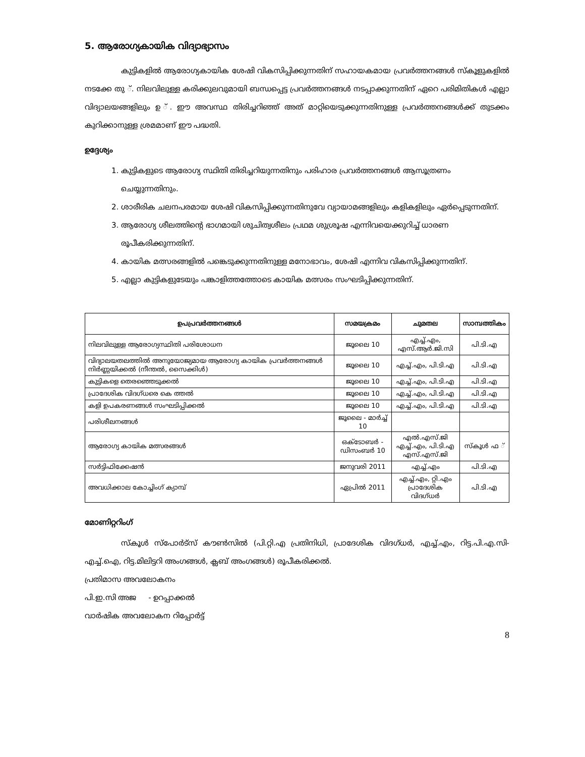5. ആരോഗ്യകായിക വിദ്യാഭ്യാസം
കുട്ടികളിൽ ആരോഗ്യകായിക ശേഷി വികസിപ്പിക്കുന്നതിന് സഹായകമായ പ്രവർത്തനങ്ങൾ സ്കൂളുകളിൽ നടക്കേ തു ്. നിലവിലുള്ള കരിക്കുലവുമായി ബന്ധപ്പെട്ട പ്രവർത്തനങ്ങൾ നടപ്പാക്കുന്നതിന് ഏറെ പരിമിതികൾ എല്ലാ വിദ്യാലയങ്ങളിലും ഉ ്. ഈ അവസ്ഥ തിരിച്ചറിഞ്ഞ് അത് മാറ്റിയെടുക്കുന്നതിനുള്ള പ്രവർത്തനങ്ങൾക്ക് തുടക്കം കുറിക്കാനുള്ള ശ്രമമാണ് ഈ പദ്ധതി.
ഉദ്ദേശ്യം
1. കുട്ടികളുടെ ആരോഗ്യ സ്ഥിതി തിരിച്ചറിയുന്നതിനും പരിഹാര പ്രവർത്തനങ്ങൾ ആസൂത്രണം ചെയ്യുന്നതിനും.
2. ശാരീരിക ചലനപരമായ ശേഷി വികസിപ്പിക്കുന്നതിനുവേ വ്യായാമങ്ങളിലും കളികളിലും ഏർപ്പെടുന്നതിന്.
3. ആരോഗ്യ ശീലത്തിന്റെ ഭാഗമായി ശുചിത്വശീലം പ്രഥമ ശുശ്രൂഷ എന്നിവയെക്കുറിച്ച് ധാരണ രൂപീകരിക്കുന്നതിന്.
4. കായിക മത്സരങ്ങളിൽ പങ്കെടുക്കുന്നതിനുള്ള മനോഭാവം, ശേഷി എന്നിവ വികസിപ്പിക്കുന്നതിന്.
5. എല്ലാ കുട്ടികളുടേയും പങ്കാളിത്തത്തോടെ കായിക മത്സരം സംഘടിപ്പിക്കുന്നതിന്.
| ഉപപ്രവർത്തനങ്ങൾ | സമയക്രമം | ചുമതല | സാമ്പത്തികം |
| --- | --- | --- | --- |
| നിലവിലുള്ള ആരോഗ്യസ്ഥിതി പരിശോധന | ജൂലൈ 10 | എച്ച്.എം, എസ്.ആർ.ജി.സി | പി.ടി.എ |
| വിദ്യാലയതലത്തിൽ അനുയോജ്യമായ ആരോഗ്യ കായിക പ്രവർത്തനങ്ങൾ നിർണ്ണയിക്കൽ (നീന്തൽ, സൈക്കിൾ) | ജൂലൈ 10 | എച്ച്.എം, പി.ടി.എ | പി.ടി.എ |
| കുട്ടികളെ തെരഞ്ഞെടുക്കൽ | ജൂലൈ 10 | എച്ച്.എം, പി.ടി.എ | പി.ടി.എ |
| പ്രാദേശിക വിദഗ്ധരെ കെ ത്തൽ | ജൂലൈ 10 | എച്ച്.എം, പി.ടി.എ | പി.ടി.എ |
| കളി ഉപകരണങ്ങൾ സംഘടിപ്പിക്കൽ | ജൂലൈ 10 | എച്ച്.എം, പി.ടി.എ | പി.ടി.എ |
| പരിശീലനങ്ങൾ | ജൂലൈ - മാർച്ച് 10 | | |
| ആരോഗ്യ കായിക മത്സരങ്ങൾ | ഒക്ടോബർ - ഡിസംബർ 10 | എൽ.എസ്.ജി എച്ച്.എം, പി.ടി.എ എസ്.എസ്.ജി | സ്കൂൾ ഫ ് |
| സർട്ടിഫിക്കേഷൻ | ജനുവരി 2011 | എച്ച്.എം | പി.ടി.എ |
| അവധിക്കാല കോച്ചിംഗ് ക്യാമ്പ് | ഏപ്രിൽ 2011 | എച്ച്.എം, റ്റി.എം പ്രാദേശിക വിദഗ്ധർ | പി.ടി.എ |
മോണിറ്ററിംഗ്
സ്കൂൾ സ്പോർട്സ് കൗൺസിൽ (പി.റ്റി.എ പ്രതിനിധി, പ്രാദേശിക വിദഗ്ധർ, എച്ച്.എം, റിട്ട.പി.എ.സി-എച്ച്.ഐ, റിട്ട.മിലിട്ടറി അംഗങ്ങൾ, ക്ലബ് അംഗങ്ങൾ) രൂപീകരിക്കൽ.
പ്രതിമാസ അവലോകനം
പി.ഇ.സി അജ - ഉറപ്പാക്കൽ
വാർഷിക അവലോകന റിപ്പോർട്ട്
8